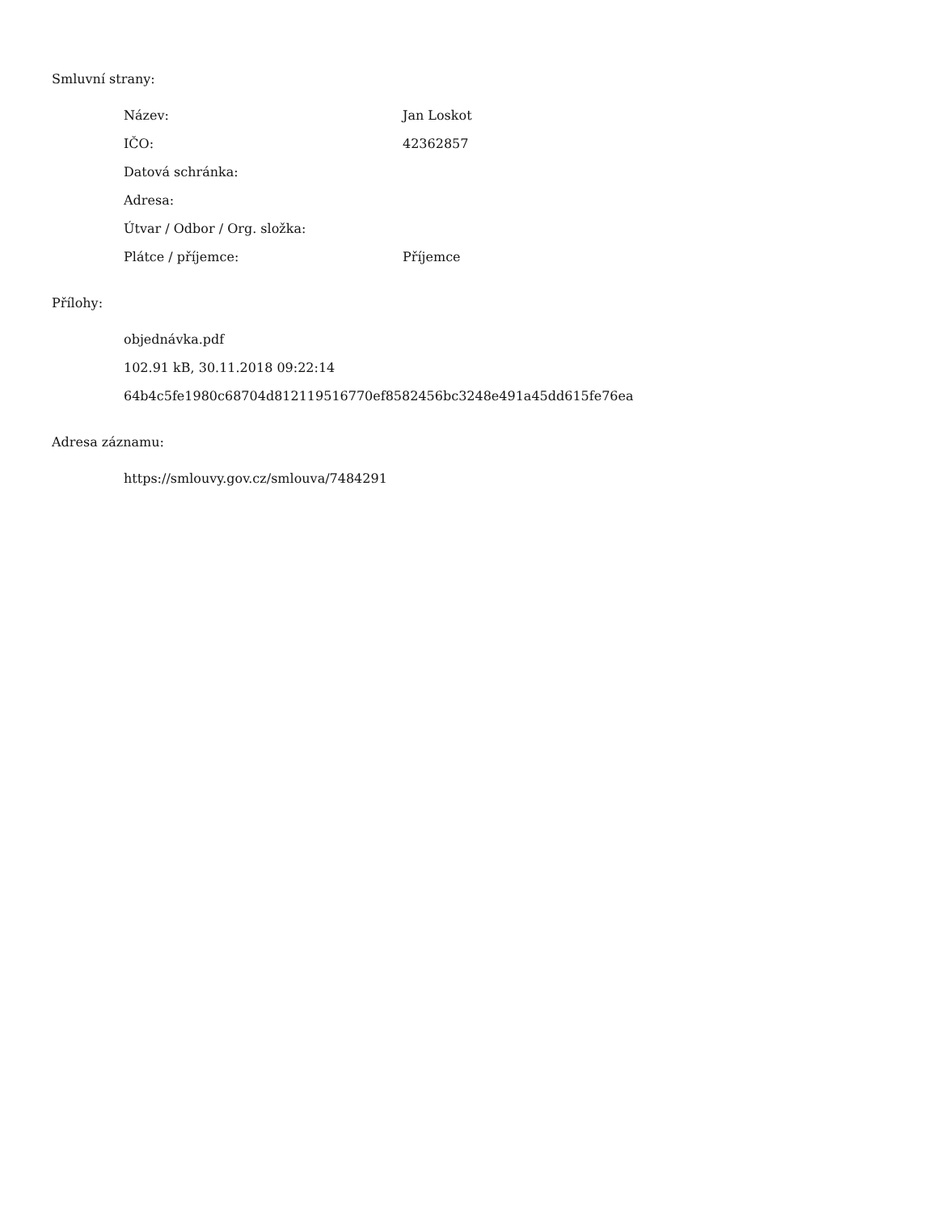Smluvní strany:
| Název: | Jan Loskot |
| IČO: | 42362857 |
| Datová schránka: | |
| Adresa: | |
| Útvar / Odbor / Org. složka: | |
| Plátce / příjemce: | Příjemce |
Přílohy:
objednávka.pdf
102.91 kB, 30.11.2018 09:22:14
64b4c5fe1980c68704d812119516770ef8582456bc3248e491a45dd615fe76ea
Adresa záznamu:
https://smlouvy.gov.cz/smlouva/7484291